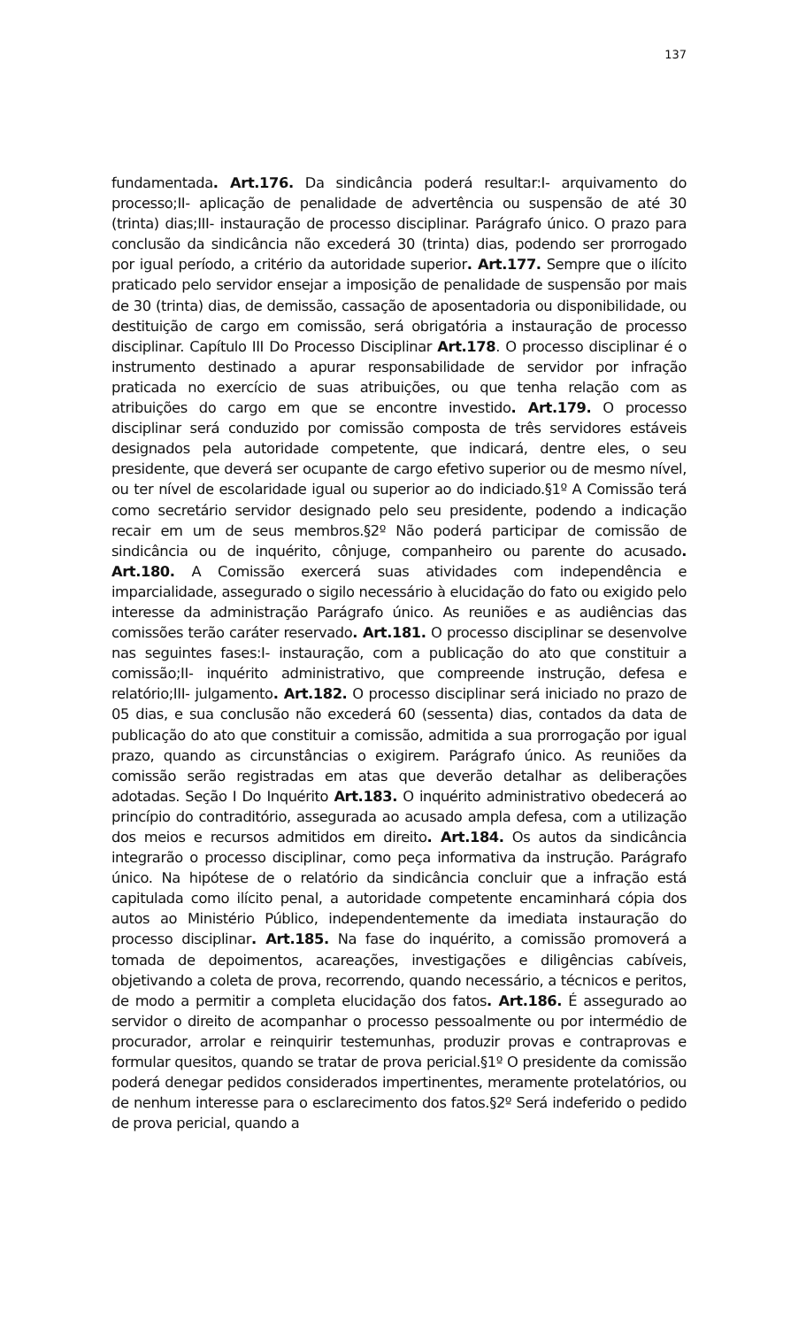137
fundamentada. Art.176. Da sindicância poderá resultar:I- arquivamento do processo;II- aplicação de penalidade de advertência ou suspensão de até 30 (trinta) dias;III- instauração de processo disciplinar. Parágrafo único. O prazo para conclusão da sindicância não excederá 30 (trinta) dias, podendo ser prorrogado por igual período, a critério da autoridade superior. Art.177. Sempre que o ilícito praticado pelo servidor ensejar a imposição de penalidade de suspensão por mais de 30 (trinta) dias, de demissão, cassação de aposentadoria ou disponibilidade, ou destituição de cargo em comissão, será obrigatória a instauração de processo disciplinar. Capítulo III Do Processo Disciplinar Art.178. O processo disciplinar é o instrumento destinado a apurar responsabilidade de servidor por infração praticada no exercício de suas atribuições, ou que tenha relação com as atribuições do cargo em que se encontre investido. Art.179. O processo disciplinar será conduzido por comissão composta de três servidores estáveis designados pela autoridade competente, que indicará, dentre eles, o seu presidente, que deverá ser ocupante de cargo efetivo superior ou de mesmo nível, ou ter nível de escolaridade igual ou superior ao do indiciado.§1º A Comissão terá como secretário servidor designado pelo seu presidente, podendo a indicação recair em um de seus membros.§2º Não poderá participar de comissão de sindicância ou de inquérito, cônjuge, companheiro ou parente do acusado. Art.180. A Comissão exercerá suas atividades com independência e imparcialidade, assegurado o sigilo necessário à elucidação do fato ou exigido pelo interesse da administração Parágrafo único. As reuniões e as audiências das comissões terão caráter reservado. Art.181. O processo disciplinar se desenvolve nas seguintes fases:I- instauração, com a publicação do ato que constituir a comissão;II- inquérito administrativo, que compreende instrução, defesa e relatório;III- julgamento. Art.182. O processo disciplinar será iniciado no prazo de 05 dias, e sua conclusão não excederá 60 (sessenta) dias, contados da data de publicação do ato que constituir a comissão, admitida a sua prorrogação por igual prazo, quando as circunstâncias o exigirem. Parágrafo único. As reuniões da comissão serão registradas em atas que deverão detalhar as deliberações adotadas. Seção I Do Inquérito Art.183. O inquérito administrativo obedecerá ao princípio do contraditório, assegurada ao acusado ampla defesa, com a utilização dos meios e recursos admitidos em direito. Art.184. Os autos da sindicância integrarão o processo disciplinar, como peça informativa da instrução. Parágrafo único. Na hipótese de o relatório da sindicância concluir que a infração está capitulada como ilícito penal, a autoridade competente encaminhará cópia dos autos ao Ministério Público, independentemente da imediata instauração do processo disciplinar. Art.185. Na fase do inquérito, a comissão promoverá a tomada de depoimentos, acareações, investigações e diligências cabíveis, objetivando a coleta de prova, recorrendo, quando necessário, a técnicos e peritos, de modo a permitir a completa elucidação dos fatos. Art.186. É assegurado ao servidor o direito de acompanhar o processo pessoalmente ou por intermédio de procurador, arrolar e reinquirir testemunhas, produzir provas e contraprovas e formular quesitos, quando se tratar de prova pericial.§1º O presidente da comissão poderá denegar pedidos considerados impertinentes, meramente protelatórios, ou de nenhum interesse para o esclarecimento dos fatos.§2º Será indeferido o pedido de prova pericial, quando a